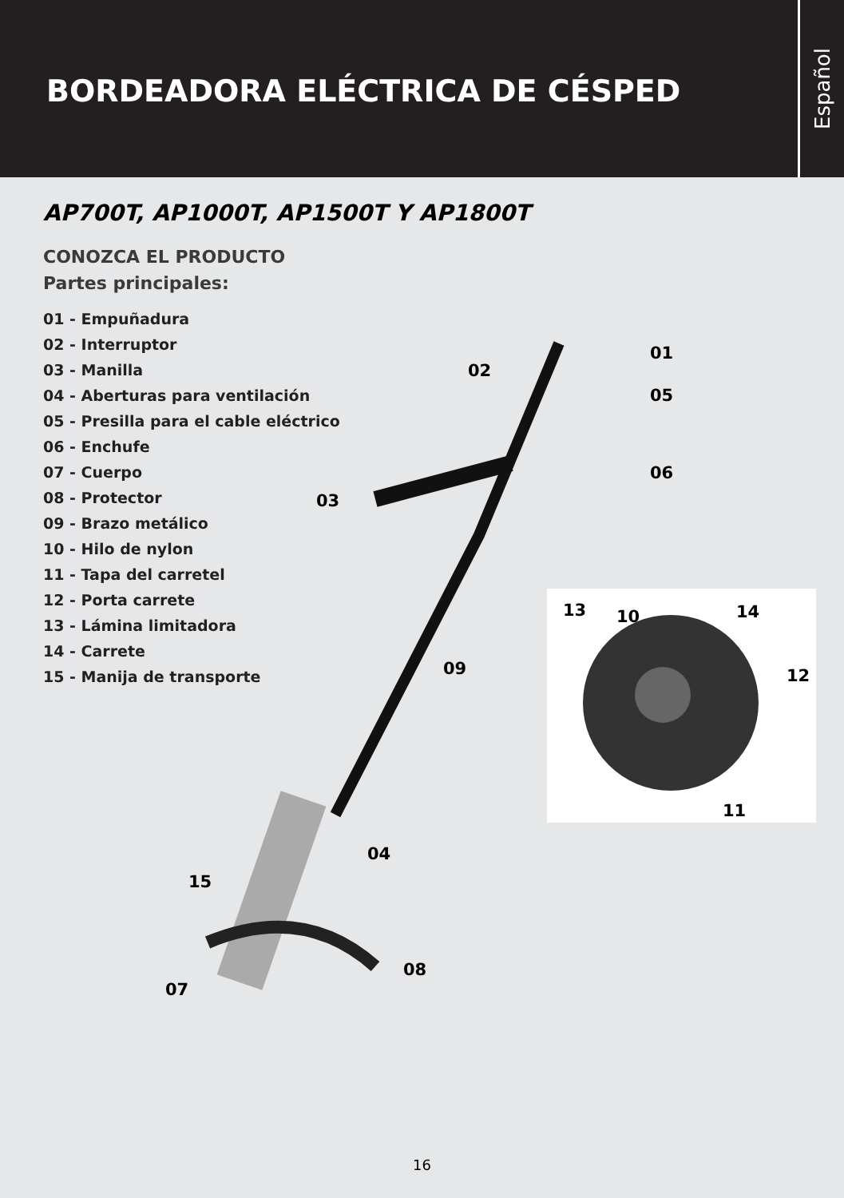BORDEADORA ELÉCTRICA DE CÉSPED
Español
AP700T, AP1000T, AP1500T Y AP1800T
CONOZCA EL PRODUCTO
Partes principales:
01 - Empuñadura
02 - Interruptor
03 - Manilla
04 - Aberturas para ventilación
05 - Presilla para el cable eléctrico
06 - Enchufe
07 - Cuerpo
08 - Protector
09 - Brazo metálico
10 - Hilo de nylon
11 - Tapa del carretel
12 - Porta carrete
13 - Lámina limitadora
14 - Carrete
15 - Manija de transporte
01
02
05
06
03
13 10 14
12 09
11
04
15
08
07
16